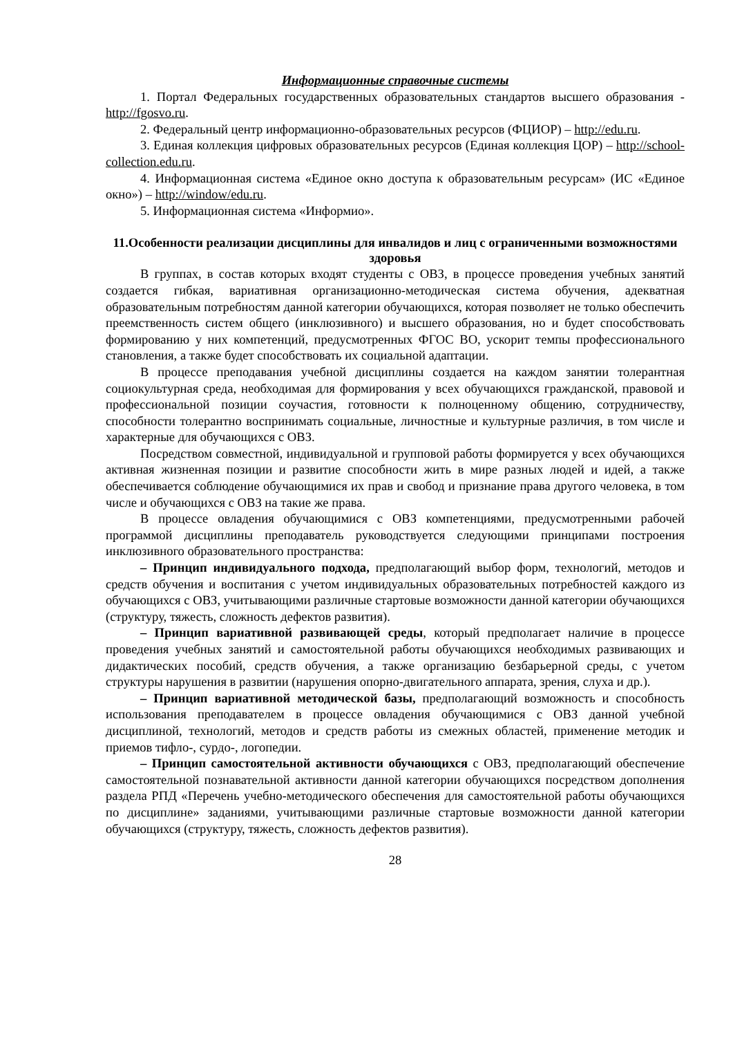Информационные справочные системы
1. Портал Федеральных государственных образовательных стандартов высшего образования - http://fgosvo.ru.
2. Федеральный центр информационно-образовательных ресурсов (ФЦИОР) – http://edu.ru.
3. Единая коллекция цифровых образовательных ресурсов (Единая коллекция ЦОР) – http://school-collection.edu.ru.
4. Информационная система «Единое окно доступа к образовательным ресурсам» (ИС «Единое окно») – http://window/edu.ru.
5. Информационная система «Информио».
11.Особенности реализации дисциплины для инвалидов и лиц с ограниченными возможностями здоровья
В группах, в состав которых входят студенты с ОВЗ, в процессе проведения учебных занятий создается гибкая, вариативная организационно-методическая система обучения, адекватная образовательным потребностям данной категории обучающихся, которая позволяет не только обеспечить преемственность систем общего (инклюзивного) и высшего образования, но и будет способствовать формированию у них компетенций, предусмотренных ФГОС ВО, ускорит темпы профессионального становления, а также будет способствовать их социальной адаптации.
В процессе преподавания учебной дисциплины создается на каждом занятии толерантная социокультурная среда, необходимая для формирования у всех обучающихся гражданской, правовой и профессиональной позиции соучастия, готовности к полноценному общению, сотрудничеству, способности толерантно воспринимать социальные, личностные и культурные различия, в том числе и характерные для обучающихся с ОВЗ.
Посредством совместной, индивидуальной и групповой работы формируется у всех обучающихся активная жизненная позиции и развитие способности жить в мире разных людей и идей, а также обеспечивается соблюдение обучающимися их прав и свобод и признание права другого человека, в том числе и обучающихся с ОВЗ на такие же права.
В процессе овладения обучающимися с ОВЗ компетенциями, предусмотренными рабочей программой дисциплины преподаватель руководствуется следующими принципами построения инклюзивного образовательного пространства:
– Принцип индивидуального подхода, предполагающий выбор форм, технологий, методов и средств обучения и воспитания с учетом индивидуальных образовательных потребностей каждого из обучающихся с ОВЗ, учитывающими различные стартовые возможности данной категории обучающихся (структуру, тяжесть, сложность дефектов развития).
– Принцип вариативной развивающей среды, который предполагает наличие в процессе проведения учебных занятий и самостоятельной работы обучающихся необходимых развивающих и дидактических пособий, средств обучения, а также организацию безбарьерной среды, с учетом структуры нарушения в развитии (нарушения опорно-двигательного аппарата, зрения, слуха и др.).
– Принцип вариативной методической базы, предполагающий возможность и способность использования преподавателем в процессе овладения обучающимися с ОВЗ данной учебной дисциплиной, технологий, методов и средств работы из смежных областей, применение методик и приемов тифло-, сурдо-, логопедии.
– Принцип самостоятельной активности обучающихся с ОВЗ, предполагающий обеспечение самостоятельной познавательной активности данной категории обучающихся посредством дополнения раздела РПД «Перечень учебно-методического обеспечения для самостоятельной работы обучающихся по дисциплине» заданиями, учитывающими различные стартовые возможности данной категории обучающихся (структуру, тяжесть, сложность дефектов развития).
28